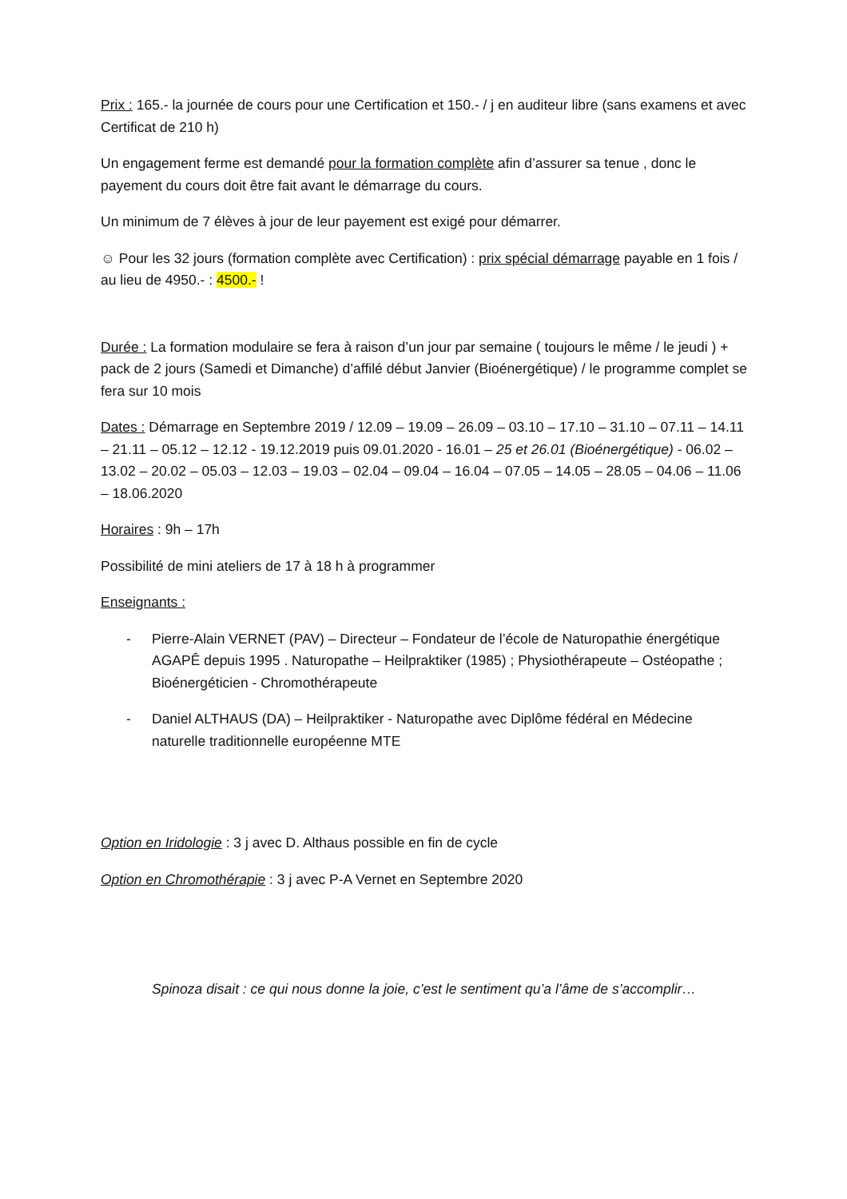Prix : 165.- la journée de cours pour une Certification et 150.- / j en auditeur libre (sans examens et avec Certificat de 210 h)
Un engagement ferme est demandé pour la formation complète afin d’assurer sa tenue , donc le payement du cours doit être fait avant le démarrage du cours.
Un minimum de 7 élèves à jour de leur payement est exigé pour démarrer.
☺ Pour les 32 jours (formation complète avec Certification) : prix spécial démarrage payable en 1 fois / au lieu de 4950.- : 4500.- !
Durée : La formation modulaire se fera à raison d’un jour par semaine ( toujours le même / le jeudi ) + pack de 2 jours (Samedi et Dimanche) d’affilé début Janvier (Bioénergétique) / le programme complet se fera sur 10 mois
Dates : Démarrage en Septembre 2019 / 12.09 – 19.09 – 26.09 – 03.10 – 17.10 – 31.10 – 07.11 – 14.11 – 21.11 – 05.12 – 12.12 - 19.12.2019 puis 09.01.2020 - 16.01 – 25 et 26.01 (Bioénergétique) - 06.02 – 13.02 – 20.02 – 05.03 – 12.03 – 19.03 – 02.04 – 09.04 – 16.04 – 07.05 – 14.05 – 28.05 – 04.06 – 11.06 – 18.06.2020
Horaires : 9h – 17h
Possibilité de mini ateliers de 17 à 18 h à programmer
Enseignants :
- Pierre-Alain VERNET (PAV) – Directeur – Fondateur de l’école de Naturopathie énergétique AGAPÊ depuis 1995 . Naturopathe – Heilpraktiker (1985) ; Physiothérapeute – Ostéopathe ; Bioénergéticien - Chromothérapeute
- Daniel ALTHAUS (DA) – Heilpraktiker - Naturopathe avec Diplôme fédéral en Médecine naturelle traditionnelle européenne MTE
Option en Iridologie : 3 j avec D. Althaus possible en fin de cycle
Option en Chromothérapie : 3 j avec P-A Vernet en Septembre 2020
Spinoza disait : ce qui nous donne la joie, c’est le sentiment qu’a l’âme de s’accomplir…